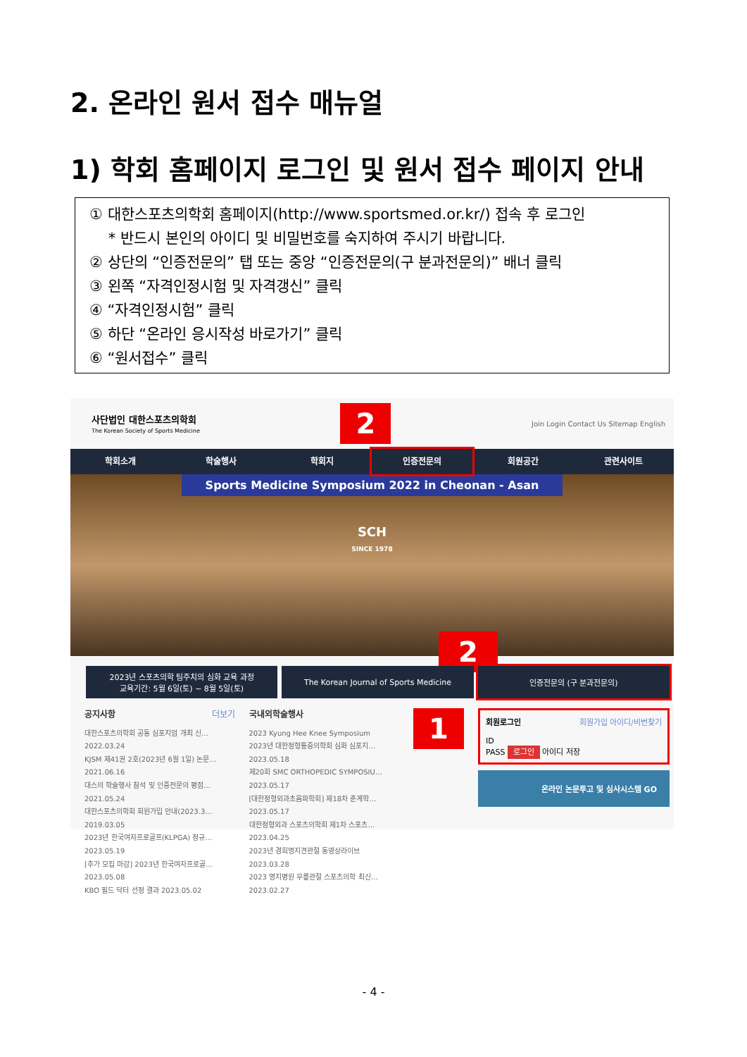2. 온라인 원서 접수 매뉴얼
1) 학회 홈페이지 로그인 및 원서 접수 페이지 안내
① 대한스포츠의학회 홈페이지(http://www.sportsmed.or.kr/) 접속 후 로그인
* 반드시 본인의 아이디 및 비밀번호를 숙지하여 주시기 바랍니다.
② 상단의 “인증전문의” 탭 또는 중앙 “인증전문의(구 분과전문의)” 배너 클릭
③ 왼쪽 “자격인정시험 및 자격갱신” 클릭
④ “자격인정시험” 클릭
⑤ 하단 “온라인 응시작성 바로가기” 클릭
⑥ “원서접수” 클릭
사단법인 대한스포츠의학회
The Korean Society of Sports Medicine
2
Join Login Contact Us Sitemap English
학회소개 학술행사 학회지 인증전문의 회원공간 관련사이트
Sports Medicine Symposium 2022 in Cheonan - Asan
SCH
SINCE 1978
2
2023년 스포츠의학 팀주치의 심화 교육 과정
교육기간: 5월 6일(토) ~ 8월 5일(토)
The Korean Journal of Sports Medicine
인증전문의 (구 분과전문의)
공지사항 더보기
대한스포츠의학회 공동 심포지엄 개최 신… 2022.03.24
KJSM 제41권 2호(2023년 6월 1일) 논문… 2021.06.16
대스의 학술행사 참석 및 인증전문의 평점… 2021.05.24
대한스포츠의학회 회원가입 안내(2023.3… 2019.03.05
2023년 한국여자프로골프(KLPGA) 정규… 2023.05.19
[추가 모집 마감] 2023년 한국여자프로골… 2023.05.08
KBO 필드 닥터 선정 결과 2023.05.02
국내외학술행사
2023 Kyung Hee Knee Symposium
2023년 대한정형통증의학회 심화 심포지… 2023.05.18
제20회 SMC ORTHOPEDIC SYMPOSIU… 2023.05.17
[대한정형외과초음파학회] 제18차 춘계학… 2023.05.17
대한정형외과 스포츠의학회 제1차 스포츠… 2023.04.25
2023년 경희명지견관절 동영상라이브 2023.03.28
2023 명지병원 무릎관절 스포츠의학 최신… 2023.02.27
1
회원로그인 회원가입 아이디/비번찾기
ID
PASS 로그인 아이디 저장
온라인 논문투고 및 심사시스템 GO
- 4 -